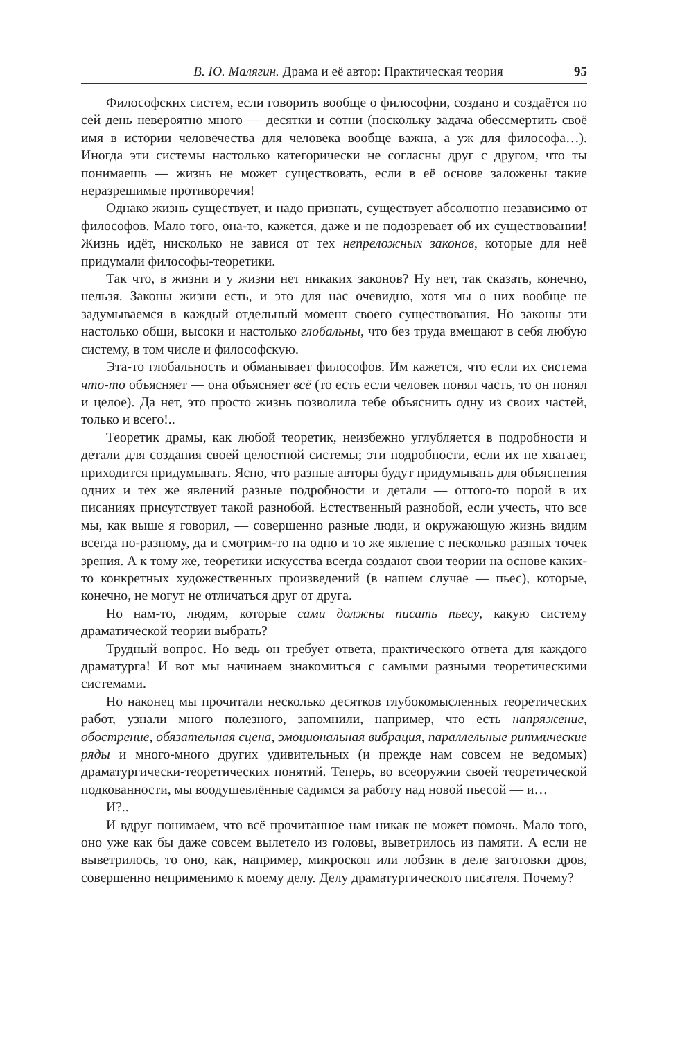В. Ю. Малягин. Драма и её автор: Практическая теория 95
Философских систем, если говорить вообще о философии, создано и создаётся по сей день невероятно много — десятки и сотни (поскольку задача обессмертить своё имя в истории человечества для человека вообще важна, а уж для философа…). Иногда эти системы настолько категорически не согласны друг с другом, что ты понимаешь — жизнь не может существовать, если в её основе заложены такие неразрешимые противоречия!
Однако жизнь существует, и надо признать, существует абсолютно независимо от философов. Мало того, она-то, кажется, даже и не подозревает об их существовании! Жизнь идёт, нисколько не завися от тех непреложных законов, которые для неё придумали философы-теоретики.
Так что, в жизни и у жизни нет никаких законов? Ну нет, так сказать, конечно, нельзя. Законы жизни есть, и это для нас очевидно, хотя мы о них вообще не задумываемся в каждый отдельный момент своего существования. Но законы эти настолько общи, высоки и настолько глобальны, что без труда вмещают в себя любую систему, в том числе и философскую.
Эта-то глобальность и обманывает философов. Им кажется, что если их система что-то объясняет — она объясняет всё (то есть если человек понял часть, то он понял и целое). Да нет, это просто жизнь позволила тебе объяснить одну из своих частей, только и всего!..
Теоретик драмы, как любой теоретик, неизбежно углубляется в подробности и детали для создания своей целостной системы; эти подробности, если их не хватает, приходится придумывать. Ясно, что разные авторы будут придумывать для объяснения одних и тех же явлений разные подробности и детали — оттого-то порой в их писаниях присутствует такой разнобой. Естественный разнобой, если учесть, что все мы, как выше я говорил, — совершенно разные люди, и окружающую жизнь видим всегда по-разному, да и смотрим-то на одно и то же явление с несколько разных точек зрения. А к тому же, теоретики искусства всегда создают свои теории на основе каких-то конкретных художественных произведений (в нашем случае — пьес), которые, конечно, не могут не отличаться друг от друга.
Но нам-то, людям, которые сами должны писать пьесу, какую систему драматической теории выбрать?
Трудный вопрос. Но ведь он требует ответа, практического ответа для каждого драматурга! И вот мы начинаем знакомиться с самыми разными теоретическими системами.
Но наконец мы прочитали несколько десятков глубокомысленных теоретических работ, узнали много полезного, запомнили, например, что есть напряжение, обострение, обязательная сцена, эмоциональная вибрация, параллельные ритмические ряды и много-много других удивительных (и прежде нам совсем не ведомых) драматургически-теоретических понятий. Теперь, во всеоружии своей теоретической подкованности, мы воодушевлённые садимся за работу над новой пьесой — и…
И?..
И вдруг понимаем, что всё прочитанное нам никак не может помочь. Мало того, оно уже как бы даже совсем вылетело из головы, выветрилось из памяти. А если не выветрилось, то оно, как, например, микроскоп или лобзик в деле заготовки дров, совершенно неприменимо к моему делу. Делу драматургического писателя. Почему?